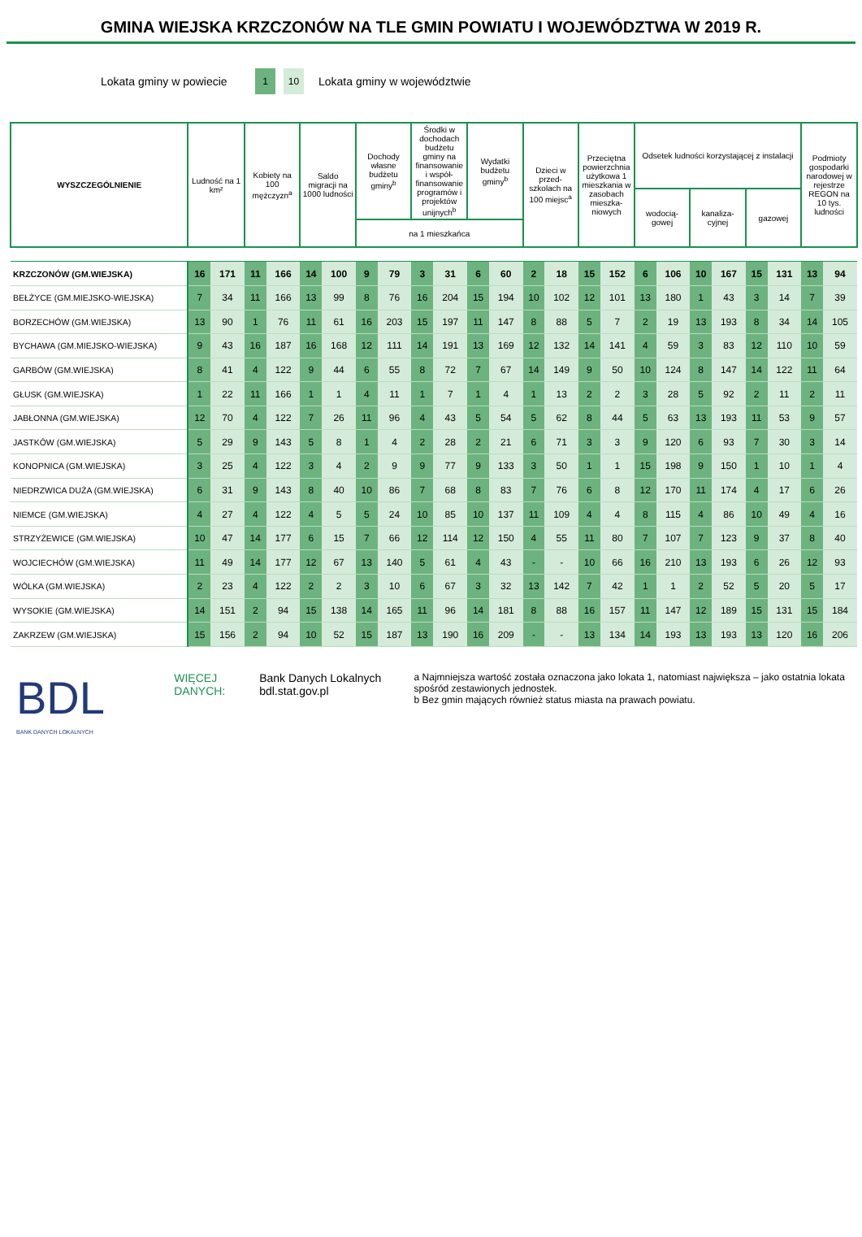GMINA WIEJSKA KRZCZONÓW NA TLE GMIN POWIATU I WOJEWÓDZTWA W 2019 R.
Lokata gminy w powiecie
1 10
Lokata gminy w województwie
| WYSZCZEGÓLNIENIE | Ludność na 1 km² | | Kobiety na 100 mężczyzn<sup>a</sup> | | Saldo migracji na 1000 ludności | | Dochody własne budżetu gminy<sup>b</sup> | | Środki w dochodach budżetu gminy na finansowanie i współ-finansowanie programów i projektów unijnych<sup>b</sup> | | Wydatki budżetu gminy<sup>b</sup> | | Dzieci w przed-szkolach na 100 miejsc<sup>a</sup> | | Przeciętna powierzchnia użytkowa 1 mieszkania w zasobach mieszka-niowych | | Odsetek ludności korzystającej z instalacji | | | | | | Podmioty gospodarki narodowej w rejestrze REGON na 10 tys. ludności | |
| --- | --- | --- | --- | --- | --- | --- | --- | --- | --- | --- | --- | --- | --- | --- | --- | --- | --- | --- | --- | --- | --- | --- | --- | --- |
| | | | | | | | | | | | | | | | | | wodocią-gowej | | kanaliza-cyjnej | | gazowej | | | |
| | | | | | | | na 1 mieszkańca | | | | | | | | | | | | | | | | | |
| KRZCZONÓW (GM.WIEJSKA) | 16 | 171 | 11 | 166 | 14 | 100 | 9 | 79 | 3 | 31 | 6 | 60 | 2 | 18 | 15 | 152 | 6 | 106 | 10 | 167 | 15 | 131 | 13 | 94 |
| BEŁŻYCE (GM.MIEJSKO-WIEJSKA) | 7 | 34 | 11 | 166 | 13 | 99 | 8 | 76 | 16 | 204 | 15 | 194 | 10 | 102 | 12 | 101 | 13 | 180 | 1 | 43 | 3 | 14 | 7 | 39 |
| BORZECHÓW (GM.WIEJSKA) | 13 | 90 | 1 | 76 | 11 | 61 | 16 | 203 | 15 | 197 | 11 | 147 | 8 | 88 | 5 | 7 | 2 | 19 | 13 | 193 | 8 | 34 | 14 | 105 |
| BYCHAWA (GM.MIEJSKO-WIEJSKA) | 9 | 43 | 16 | 187 | 16 | 168 | 12 | 111 | 14 | 191 | 13 | 169 | 12 | 132 | 14 | 141 | 4 | 59 | 3 | 83 | 12 | 110 | 10 | 59 |
| GARBÓW (GM.WIEJSKA) | 8 | 41 | 4 | 122 | 9 | 44 | 6 | 55 | 8 | 72 | 7 | 67 | 14 | 149 | 9 | 50 | 10 | 124 | 8 | 147 | 14 | 122 | 11 | 64 |
| GŁUSK (GM.WIEJSKA) | 1 | 22 | 11 | 166 | 1 | 1 | 4 | 11 | 1 | 7 | 1 | 4 | 1 | 13 | 2 | 2 | 3 | 28 | 5 | 92 | 2 | 11 | 2 | 11 |
| JABŁONNA (GM.WIEJSKA) | 12 | 70 | 4 | 122 | 7 | 26 | 11 | 96 | 4 | 43 | 5 | 54 | 5 | 62 | 8 | 44 | 5 | 63 | 13 | 193 | 11 | 53 | 9 | 57 |
| JASTKÓW (GM.WIEJSKA) | 5 | 29 | 9 | 143 | 5 | 8 | 1 | 4 | 2 | 28 | 2 | 21 | 6 | 71 | 3 | 3 | 9 | 120 | 6 | 93 | 7 | 30 | 3 | 14 |
| KONOPNICA (GM.WIEJSKA) | 3 | 25 | 4 | 122 | 3 | 4 | 2 | 9 | 9 | 77 | 9 | 133 | 3 | 50 | 1 | 1 | 15 | 198 | 9 | 150 | 1 | 10 | 1 | 4 |
| NIEDRZWICA DUŻA (GM.WIEJSKA) | 6 | 31 | 9 | 143 | 8 | 40 | 10 | 86 | 7 | 68 | 8 | 83 | 7 | 76 | 6 | 8 | 12 | 170 | 11 | 174 | 4 | 17 | 6 | 26 |
| NIEMCE (GM.WIEJSKA) | 4 | 27 | 4 | 122 | 4 | 5 | 5 | 24 | 10 | 85 | 10 | 137 | 11 | 109 | 4 | 4 | 8 | 115 | 4 | 86 | 10 | 49 | 4 | 16 |
| STRZYŻEWICE (GM.WIEJSKA) | 10 | 47 | 14 | 177 | 6 | 15 | 7 | 66 | 12 | 114 | 12 | 150 | 4 | 55 | 11 | 80 | 7 | 107 | 7 | 123 | 9 | 37 | 8 | 40 |
| WOJCIECHÓW (GM.WIEJSKA) | 11 | 49 | 14 | 177 | 12 | 67 | 13 | 140 | 5 | 61 | 4 | 43 | - | - | 10 | 66 | 16 | 210 | 13 | 193 | 6 | 26 | 12 | 93 |
| WÓLKA (GM.WIEJSKA) | 2 | 23 | 4 | 122 | 2 | 2 | 3 | 10 | 6 | 67 | 3 | 32 | 13 | 142 | 7 | 42 | 1 | 1 | 2 | 52 | 5 | 20 | 5 | 17 |
| WYSOKIE (GM.WIEJSKA) | 14 | 151 | 2 | 94 | 15 | 138 | 14 | 165 | 11 | 96 | 14 | 181 | 8 | 88 | 16 | 157 | 11 | 147 | 12 | 189 | 15 | 131 | 15 | 184 |
| ZAKRZEW (GM.WIEJSKA) | 15 | 156 | 2 | 94 | 10 | 52 | 15 | 187 | 13 | 190 | 16 | 209 | - | - | 13 | 134 | 14 | 193 | 13 | 193 | 13 | 120 | 16 | 206 |
BDL
BANK DANYCH LOKALNYCH
WIĘCEJ DANYCH: Bank Danych Lokalnych
bdl.stat.gov.pl
a Najmniejsza wartość została oznaczona jako lokata 1, natomiast największa – jako ostatnia lokata spośród zestawionych jednostek.
b Bez gmin mających również status miasta na prawach powiatu.